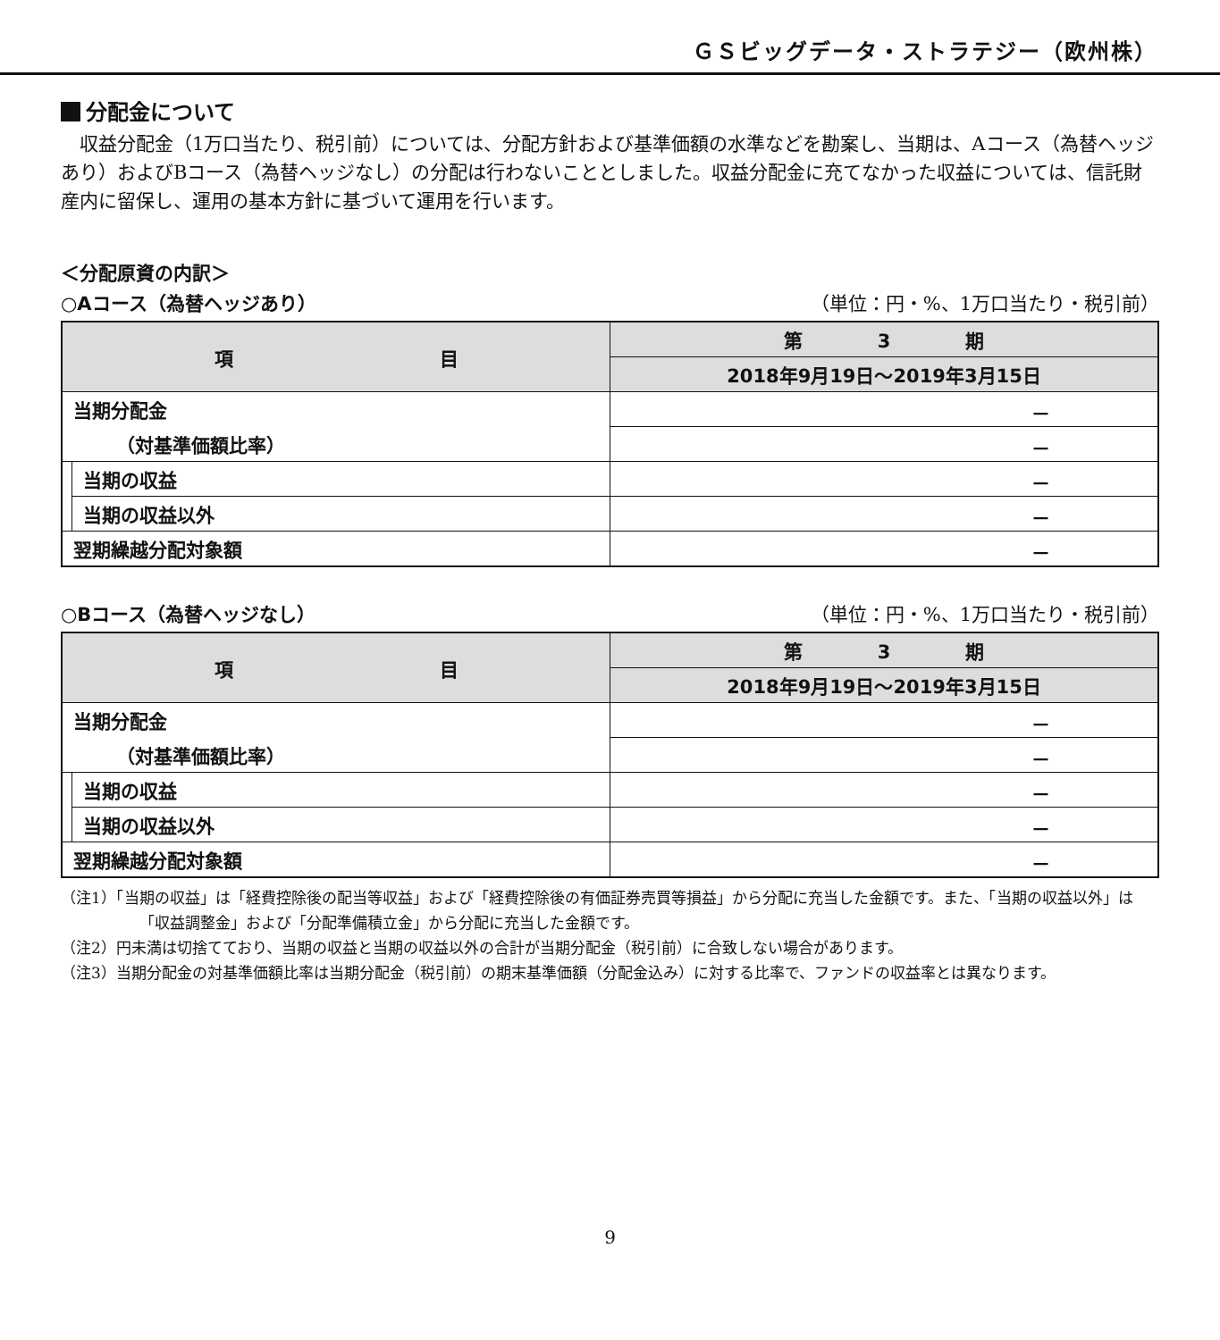ＧＳビッグデータ・ストラテジー（欧州株）
分配金について
収益分配金（1万口当たり、税引前）については、分配方針および基準価額の水準などを勘案し、当期は、Aコース（為替ヘッジあり）およびBコース（為替ヘッジなし）の分配は行わないこととしました。収益分配金に充てなかった収益については、信託財産内に留保し、運用の基本方針に基づいて運用を行います。
＜分配原資の内訳＞
○Aコース（為替ヘッジあり） （単位：円・%、1万口当たり・税引前）
| 項 目 | | 第 3 期 |
| --- | --- | --- |
| | | 2018年9月19日～2019年3月15日 |
| 当期分配金 | | － |
| （対基準価額比率） | | － |
| | 当期の収益 | － |
| | 当期の収益以外 | － |
| 翌期繰越分配対象額 | | － |
○Bコース（為替ヘッジなし） （単位：円・%、1万口当たり・税引前）
| 項 目 | | 第 3 期 |
| --- | --- | --- |
| | | 2018年9月19日～2019年3月15日 |
| 当期分配金 | | － |
| （対基準価額比率） | | － |
| | 当期の収益 | － |
| | 当期の収益以外 | － |
| 翌期繰越分配対象額 | | － |
（注1）「当期の収益」は「経費控除後の配当等収益」および「経費控除後の有価証券売買等損益」から分配に充当した金額です。また、「当期の収益以外」は「収益調整金」および「分配準備積立金」から分配に充当した金額です。
（注2）円未満は切捨てており、当期の収益と当期の収益以外の合計が当期分配金（税引前）に合致しない場合があります。
（注3）当期分配金の対基準価額比率は当期分配金（税引前）の期末基準価額（分配金込み）に対する比率で、ファンドの収益率とは異なります。
9